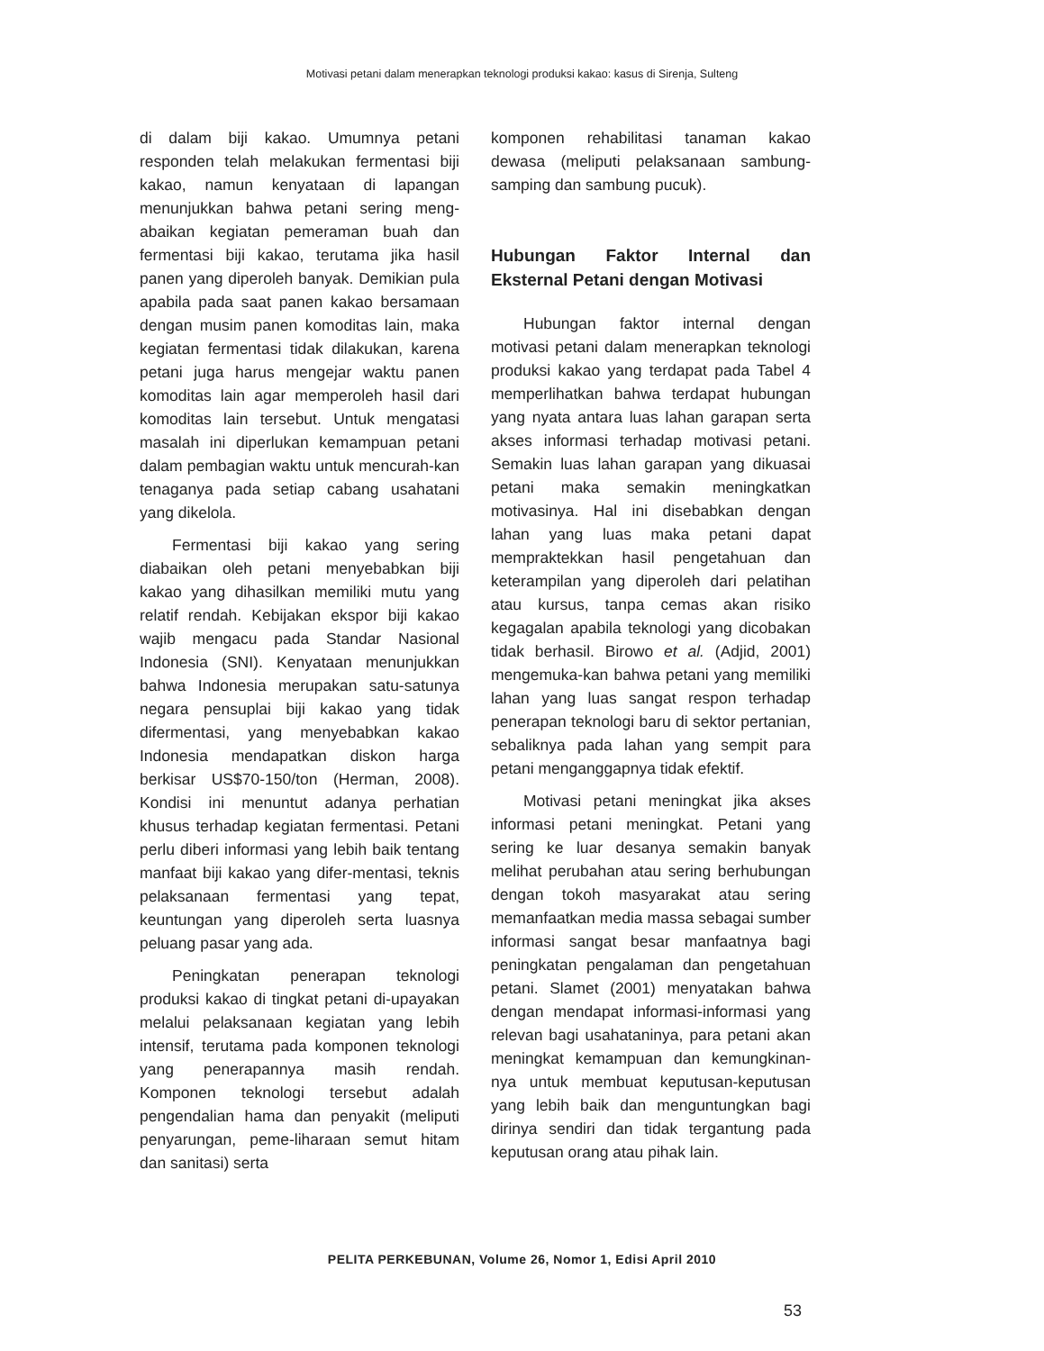Motivasi petani dalam menerapkan teknologi produksi kakao: kasus di Sirenja, Sulteng
di dalam biji kakao. Umumnya petani responden telah melakukan fermentasi biji kakao, namun kenyataan di lapangan menunjukkan bahwa petani sering meng-abaikan kegiatan pemeraman buah dan fermentasi biji kakao, terutama jika hasil panen yang diperoleh banyak. Demikian pula apabila pada saat panen kakao bersamaan dengan musim panen komoditas lain, maka kegiatan fermentasi tidak dilakukan, karena petani juga harus mengejar waktu panen komoditas lain agar memperoleh hasil dari komoditas lain tersebut. Untuk mengatasi masalah ini diperlukan kemampuan petani dalam pembagian waktu untuk mencurah-kan tenaganya pada setiap cabang usahatani yang dikelola.
Fermentasi biji kakao yang sering diabaikan oleh petani menyebabkan biji kakao yang dihasilkan memiliki mutu yang relatif rendah. Kebijakan ekspor biji kakao wajib mengacu pada Standar Nasional Indonesia (SNI). Kenyataan menunjukkan bahwa Indonesia merupakan satu-satunya negara pensuplai biji kakao yang tidak difermentasi, yang menyebabkan kakao Indonesia mendapatkan diskon harga berkisar US$70-150/ton (Herman, 2008). Kondisi ini menuntut adanya perhatian khusus terhadap kegiatan fermentasi. Petani perlu diberi informasi yang lebih baik tentang manfaat biji kakao yang difer-mentasi, teknis pelaksanaan fermentasi yang tepat, keuntungan yang diperoleh serta luasnya peluang pasar yang ada.
Peningkatan penerapan teknologi produksi kakao di tingkat petani di-upayakan melalui pelaksanaan kegiatan yang lebih intensif, terutama pada komponen teknologi yang penerapannya masih rendah. Komponen teknologi tersebut adalah pengendalian hama dan penyakit (meliputi penyarungan, peme-liharaan semut hitam dan sanitasi) serta
komponen rehabilitasi tanaman kakao dewasa (meliputi pelaksanaan sambung-samping dan sambung pucuk).
Hubungan Faktor Internal dan Eksternal Petani dengan Motivasi
Hubungan faktor internal dengan motivasi petani dalam menerapkan teknologi produksi kakao yang terdapat pada Tabel 4 memperlihatkan bahwa terdapat hubungan yang nyata antara luas lahan garapan serta akses informasi terhadap motivasi petani. Semakin luas lahan garapan yang dikuasai petani maka semakin meningkatkan motivasinya. Hal ini disebabkan dengan lahan yang luas maka petani dapat mempraktekkan hasil pengetahuan dan keterampilan yang diperoleh dari pelatihan atau kursus, tanpa cemas akan risiko kegagalan apabila teknologi yang dicobakan tidak berhasil. Birowo et al. (Adjid, 2001) mengemuka-kan bahwa petani yang memiliki lahan yang luas sangat respon terhadap penerapan teknologi baru di sektor pertanian, sebaliknya pada lahan yang sempit para petani menganggapnya tidak efektif.
Motivasi petani meningkat jika akses informasi petani meningkat. Petani yang sering ke luar desanya semakin banyak melihat perubahan atau sering berhubungan dengan tokoh masyarakat atau sering memanfaatkan media massa sebagai sumber informasi sangat besar manfaatnya bagi peningkatan pengalaman dan pengetahuan petani. Slamet (2001) menyatakan bahwa dengan mendapat informasi-informasi yang relevan bagi usahataninya, para petani akan meningkat kemampuan dan kemungkinan-nya untuk membuat keputusan-keputusan yang lebih baik dan menguntungkan bagi dirinya sendiri dan tidak tergantung pada keputusan orang atau pihak lain.
PELITA PERKEBUNAN, Volume 26, Nomor 1, Edisi April 2010
53